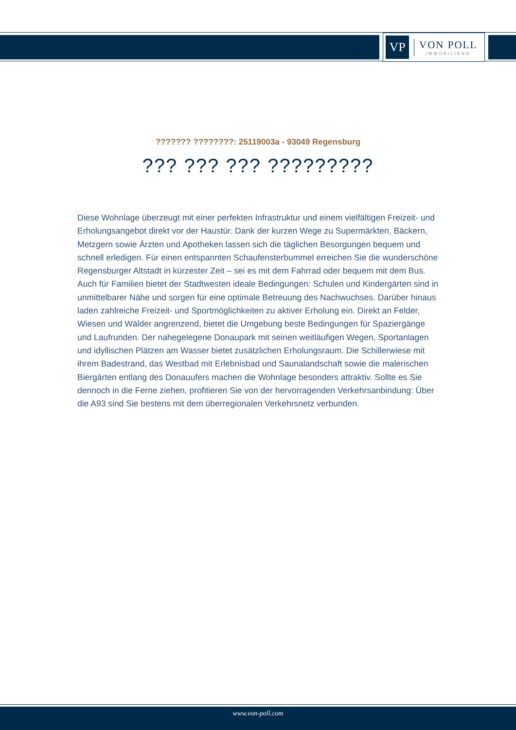VP
VON POLL
IMMOBILIEN®
??????? ????????: 25119003a - 93049 Regensburg
??? ??? ??? ?????????
Diese Wohnlage überzeugt mit einer perfekten Infrastruktur und einem vielfältigen Freizeit- und Erholungsangebot direkt vor der Haustür. Dank der kurzen Wege zu Supermärkten, Bäckern, Metzgern sowie Ärzten und Apotheken lassen sich die täglichen Besorgungen bequem und schnell erledigen. Für einen entspannten Schaufensterbummel erreichen Sie die wunderschöne Regensburger Altstadt in kürzester Zeit – sei es mit dem Fahrrad oder bequem mit dem Bus. Auch für Familien bietet der Stadtwesten ideale Bedingungen: Schulen und Kindergärten sind in unmittelbarer Nähe und sorgen für eine optimale Betreuung des Nachwuchses. Darüber hinaus laden zahlreiche Freizeit- und Sportmöglichkeiten zu aktiver Erholung ein. Direkt an Felder, Wiesen und Wälder angrenzend, bietet die Umgebung beste Bedingungen für Spaziergänge und Laufrunden. Der nahegelegene Donaupark mit seinen weitläufigen Wegen, Sportanlagen und idyllischen Plätzen am Wasser bietet zusätzlichen Erholungsraum. Die Schillerwiese mit ihrem Badestrand, das Westbad mit Erlebnisbad und Saunalandschaft sowie die malerischen Biergärten entlang des Donauufers machen die Wohnlage besonders attraktiv. Sollte es Sie dennoch in die Ferne ziehen, profitieren Sie von der hervorragenden Verkehrsanbindung: Über die A93 sind Sie bestens mit dem überregionalen Verkehrsnetz verbunden.
www.von-poll.com